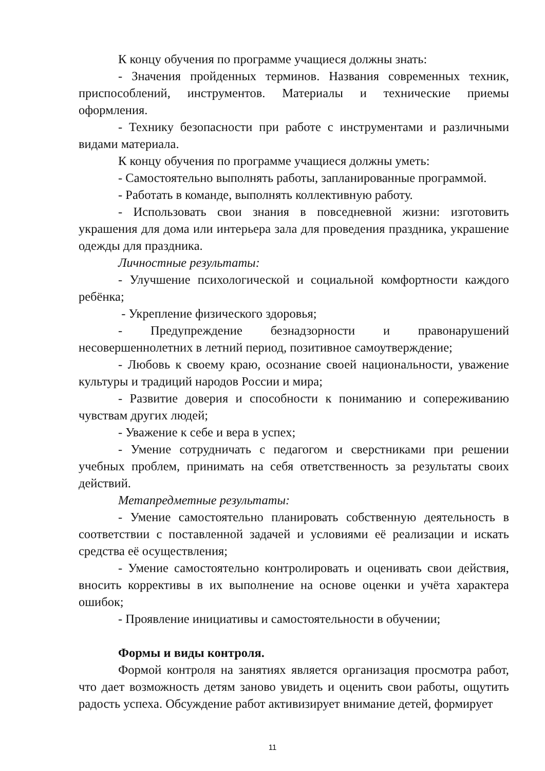К концу обучения по программе учащиеся должны знать:
- Значения пройденных терминов. Названия современных техник, приспособлений, инструментов. Материалы и технические приемы оформления.
- Технику безопасности при работе с инструментами и различными видами материала.
К концу обучения по программе учащиеся должны уметь:
- Самостоятельно выполнять работы, запланированные программой.
- Работать в команде, выполнять коллективную работу.
- Использовать свои знания в повседневной жизни: изготовить украшения для дома или интерьера зала для проведения праздника, украшение одежды для праздника.
Личностные результаты:
- Улучшение психологической и социальной комфортности каждого ребёнка;
- Укрепление физического здоровья;
- Предупреждение безнадзорности и правонарушений несовершеннолетних в летний период, позитивное самоутверждение;
- Любовь к своему краю, осознание своей национальности, уважение культуры и традиций народов России и мира;
- Развитие доверия и способности к пониманию и сопереживанию чувствам других людей;
- Уважение к себе и вера в успех;
- Умение сотрудничать с педагогом и сверстниками при решении учебных проблем, принимать на себя ответственность за результаты своих действий.
Метапредметные результаты:
- Умение самостоятельно планировать собственную деятельность в соответствии с поставленной задачей и условиями её реализации и искать средства её осуществления;
- Умение самостоятельно контролировать и оценивать свои действия, вносить коррективы в их выполнение на основе оценки и учёта характера ошибок;
- Проявление инициативы и самостоятельности в обучении;
Формы и виды контроля.
Формой контроля на занятиях является организация просмотра работ, что дает возможность детям заново увидеть и оценить свои работы, ощутить радость успеха. Обсуждение работ активизирует внимание детей, формирует
11